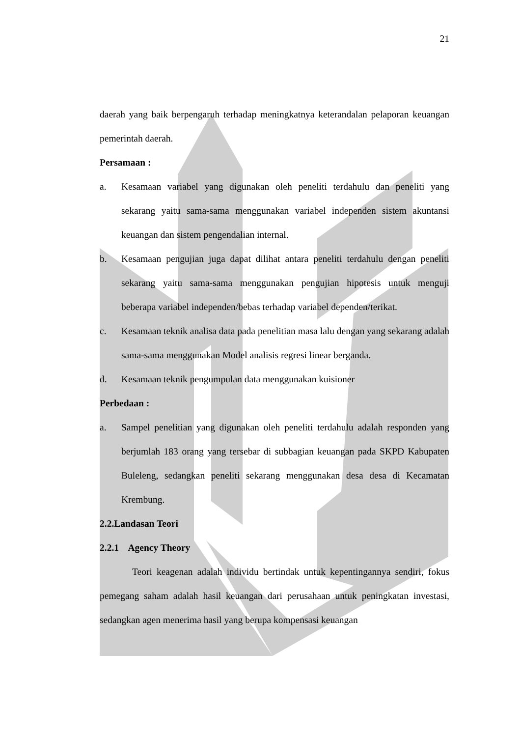21
daerah yang baik berpengaruh terhadap meningkatnya keterandalan pelaporan keuangan pemerintah daerah.
Persamaan :
a. Kesamaan variabel yang digunakan oleh peneliti terdahulu dan peneliti yang sekarang yaitu sama-sama menggunakan variabel independen sistem akuntansi keuangan dan sistem pengendalian internal.
b. Kesamaan pengujian juga dapat dilihat antara peneliti terdahulu dengan peneliti sekarang yaitu sama-sama menggunakan pengujian hipotesis untuk menguji beberapa variabel independen/bebas terhadap variabel dependen/terikat.
c. Kesamaan teknik analisa data pada penelitian masa lalu dengan yang sekarang adalah sama-sama menggunakan Model analisis regresi linear berganda.
d. Kesamaan teknik pengumpulan data menggunakan kuisioner
Perbedaan :
a. Sampel penelitian yang digunakan oleh peneliti terdahulu adalah responden yang berjumlah 183 orang yang tersebar di subbagian keuangan pada SKPD Kabupaten Buleleng, sedangkan peneliti sekarang menggunakan desa desa di Kecamatan Krembung.
2.2.Landasan Teori
2.2.1 Agency Theory
Teori keagenan adalah individu bertindak untuk kepentingannya sendiri, fokus pemegang saham adalah hasil keuangan dari perusahaan untuk peningkatan investasi, sedangkan agen menerima hasil yang berupa kompensasi keuangan